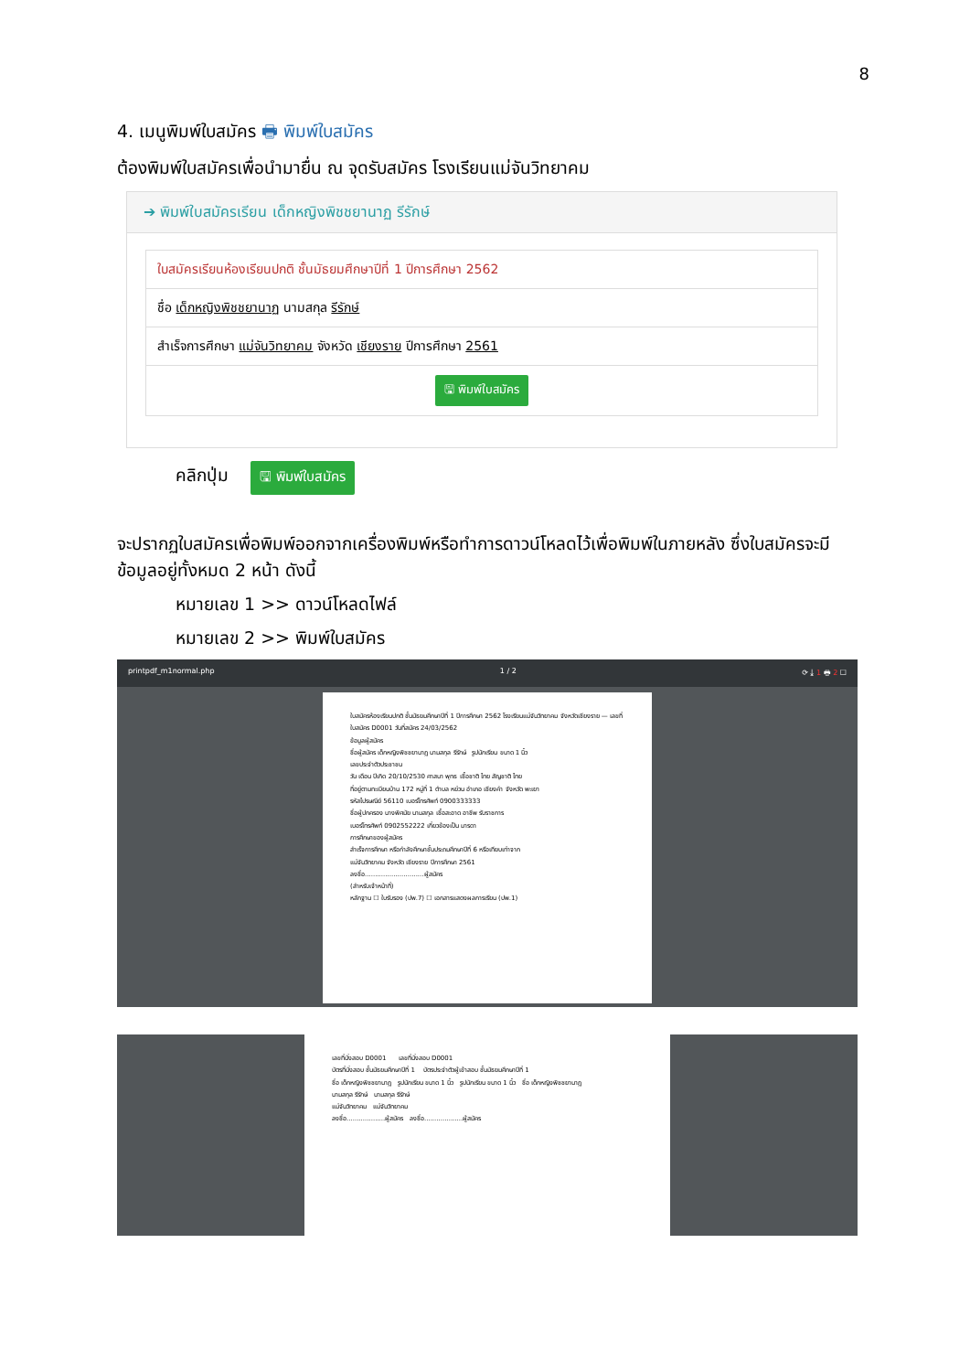8
4. เมนูพิมพ์ใบสมัคร 🖶 พิมพ์ใบสมัคร
ต้องพิมพ์ใบสมัครเพื่อนำมายื่น ณ จุดรับสมัคร โรงเรียนแม่จันวิทยาคม
➔ พิมพ์ใบสมัครเรียน เด็กหญิงพิชชยานาฏ รีรักษ์
ใบสมัครเรียนห้องเรียนปกติ ชั้นมัธยมศึกษาปีที่ 1 ปีการศึกษา 2562
ชื่อ เด็กหญิงพิชชยานาฏ นามสกุล รีรักษ์
สำเร็จการศึกษา แม่จันวิทยาคม จังหวัด เชียงราย ปีการศึกษา 2561
🖫 พิมพ์ใบสมัคร
คลิกปุ่ม 🖫 พิมพ์ใบสมัคร
จะปรากฏใบสมัครเพื่อพิมพ์ออกจากเครื่องพิมพ์หรือทำการดาวน์โหลดไว้เพื่อพิมพ์ในภายหลัง ซึ่งใบสมัครจะมีข้อมูลอยู่ทั้งหมด 2 หน้า ดังนี้
หมายเลข 1 >> ดาวน์โหลดไฟล์
หมายเลข 2 >> พิมพ์ใบสมัคร
printpdf_m1normal.php 1 / 2 ⟳ ⤓ 1 🖶 2 ☐
ใบสมัครห้องเรียนปกติ ชั้นมัธยมศึกษาปีที่ 1 ปีการศึกษา 2562 โรงเรียนแม่จันวิทยาคม จังหวัดเชียงราย — เลขที่ใบสมัคร D0001 วันที่สมัคร 24/03/2562
ข้อมูลผู้สมัคร
ชื่อผู้สมัคร เด็กหญิงพิชชยานาฏ นามสกุล รีรักษ์ รูปนักเรียน ขนาด 1 นิ้ว
เลขประจำตัวประชาชน
วัน เดือน ปีเกิด 20/10/2530 ศาสนา พุทธ เชื้อชาติ ไทย สัญชาติ ไทย
ที่อยู่ตามทะเบียนบ้าน 172 หมู่ที่ 1 ตำบล หย่วน อำเภอ เชียงคำ จังหวัด พะเยา
รหัสไปรษณีย์ 56110 เบอร์โทรศัพท์ 0900333333
ชื่อผู้ปกครอง นางพิศมัย นามสกุล เชื้อสะอาด อาชีพ รับราชการ
เบอร์โทรศัพท์ 0902552222 เกี่ยวข้องเป็น มารดา
การศึกษาของผู้สมัคร
สำเร็จการศึกษา หรือกำลังศึกษาชั้นประถมศึกษาปีที่ 6 หรือเทียบเท่าจาก
แม่จันวิทยาคม จังหวัด เชียงราย ปีการศึกษา 2561
ลงชื่อ.............................ผู้สมัคร
(สำหรับเจ้าหน้าที่)
หลักฐาน ☐ ใบรับรอง (ปพ.7) ☐ เอกสารแสดงผลการเรียน (ปพ.1)
เลขที่นั่งสอบ D0001 เลขที่นั่งสอบ D0001
บัตรที่นั่งสอบ ชั้นมัธยมศึกษาปีที่ 1 บัตรประจำตัวผู้เข้าสอบ ชั้นมัธยมศึกษาปีที่ 1
ชื่อ เด็กหญิงพิชชยานาฏ รูปนักเรียน ขนาด 1 นิ้ว รูปนักเรียน ขนาด 1 นิ้ว ชื่อ เด็กหญิงพิชชยานาฏ
นามสกุล รีรักษ์ นามสกุล รีรักษ์
แม่จันวิทยาคม แม่จันวิทยาคม
ลงชื่อ...................ผู้สมัคร ลงชื่อ...................ผู้สมัคร